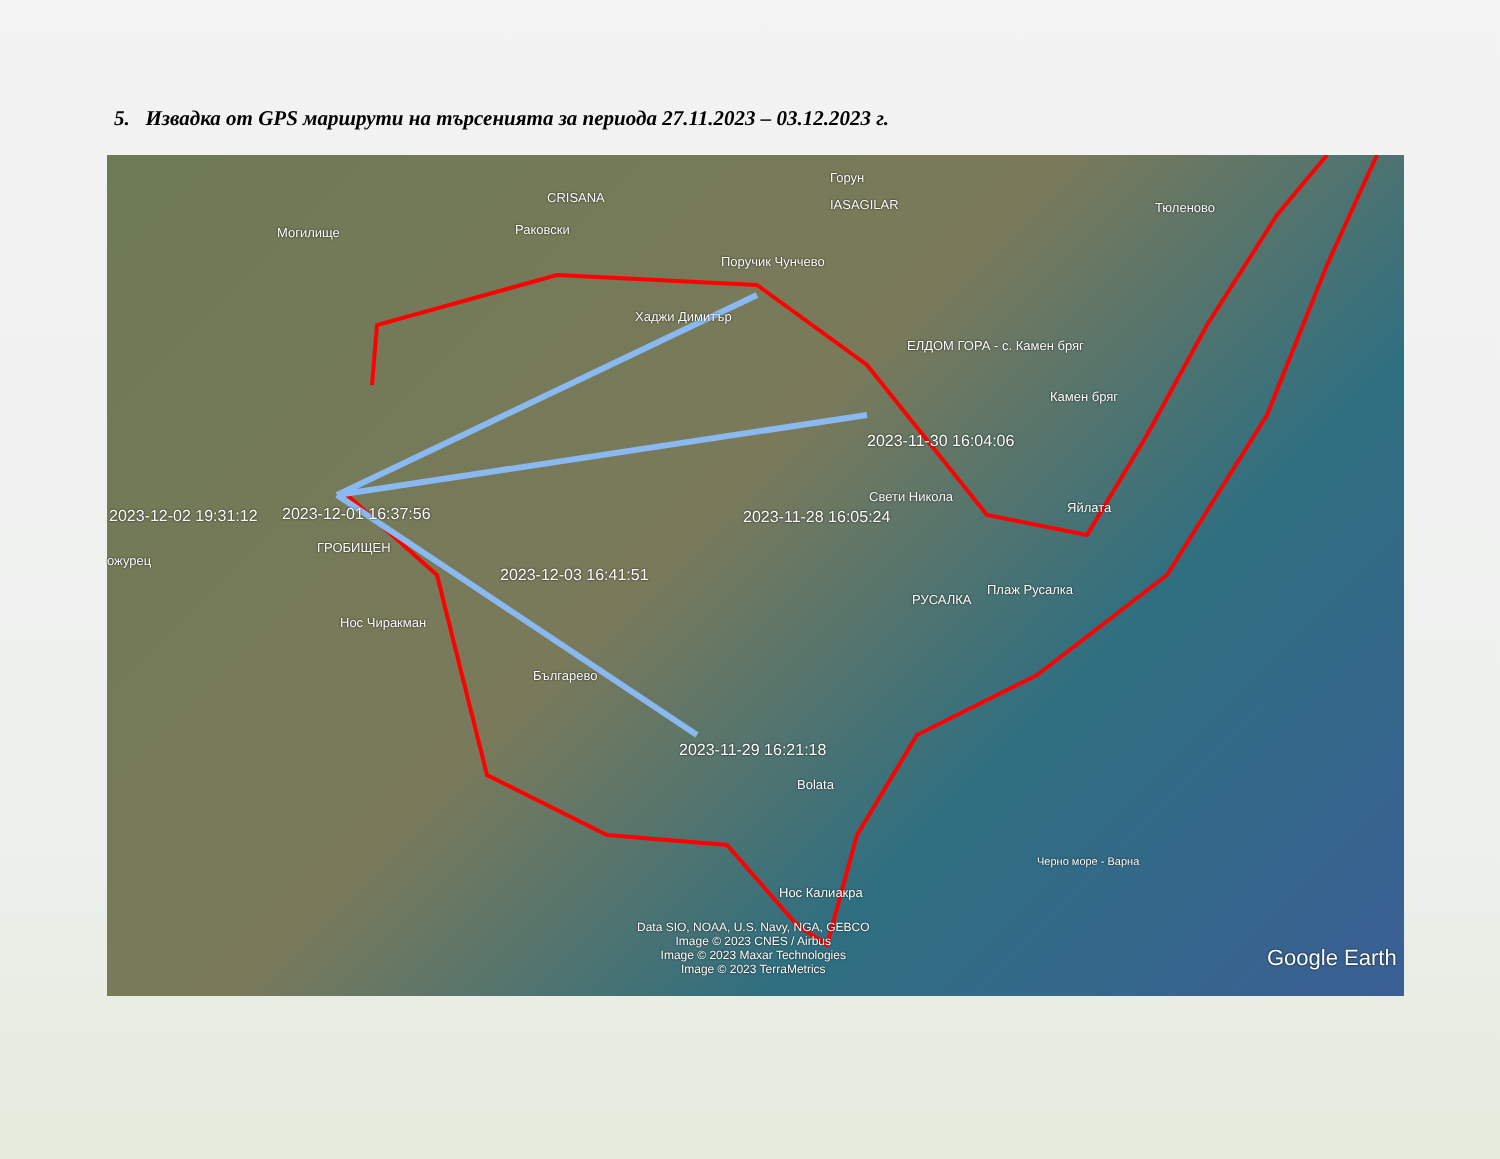5. Извадка от GPS маршрути на търсенията за периода 27.11.2023 – 03.12.2023 г.
CRISANA IASAGILAR
Горун
Тюленово
Могилище Раковски
Поручик Чунчево
Хаджи Димитър
ЕЛДОМ ГОРА - с. Камен бряг
Камен бряг
2023-11-30 16:04:06
Свети Никола
Яйлата
2023-12-02 19:31:12 2023-12-01 16:37:56 2023-11-28 16:05:24
ГРОБИЩЕН
ожурец
2023-12-03 16:41:51
Плаж Русалка
РУСАЛКА
Нос Чиракман
Българево
2023-11-29 16:21:18
Bolata
Нос Калиакра
Черно море - Варна
Data SIO, NOAA, U.S. Navy, NGA, GEBCO
Image © 2023 CNES / Airbus
Image © 2023 Maxar Technologies
Image © 2023 TerraMetrics
Google Earth